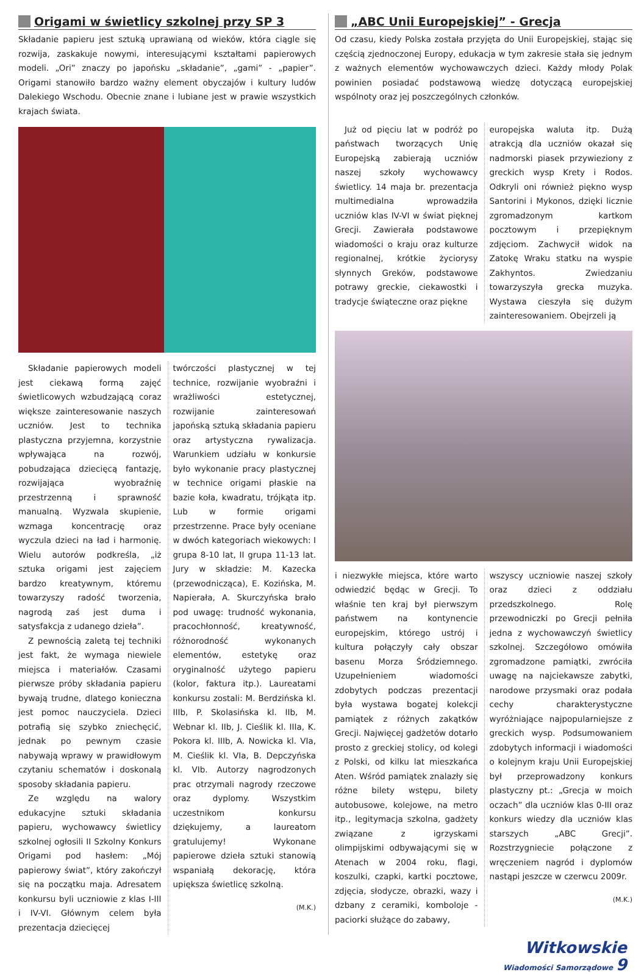Origami w świetlicy szkolnej przy SP 3
Składanie papieru jest sztuką uprawianą od wieków, która ciągle się rozwija, zaskakuje nowymi, interesującymi kształtami papierowych modeli. „Ori” znaczy po japońsku „składanie”, „gami” - „papier”. Origami stanowiło bardzo ważny element obyczajów i kultury ludów Dalekiego Wschodu. Obecnie znane i lubiane jest w prawie wszystkich krajach świata.
Składanie papierowych modeli jest ciekawą formą zajęć świetlicowych wzbudzającą coraz większe zainteresowanie naszych uczniów. Jest to technika plastyczna przyjemna, korzystnie wpływająca na rozwój, pobudzająca dziecięcą fantazję, rozwijająca wyobraźnię przestrzenną i sprawność manualną. Wyzwala skupienie, wzmaga koncentrację oraz wyczula dzieci na ład i harmonię. Wielu autorów podkreśla, „iż sztuka origami jest zajęciem bardzo kreatywnym, któremu towarzyszy radość tworzenia, nagrodą zaś jest duma i satysfakcja z udanego dzieła”.
Z pewnością zaletą tej techniki jest fakt, że wymaga niewiele miejsca i materiałów. Czasami pierwsze próby składania papieru bywają trudne, dlatego konieczna jest pomoc nauczyciela. Dzieci potrafią się szybko zniechęcić, jednak po pewnym czasie nabywają wprawy w prawidłowym czytaniu schematów i doskonalą sposoby składania papieru.
Ze względu na walory edukacyjne sztuki składania papieru, wychowawcy świetlicy szkolnej ogłosili II Szkolny Konkurs Origami pod hasłem: „Mój papierowy świat”, który zakończył się na początku maja. Adresatem konkursu byli uczniowie z klas I-III i IV-VI. Głównym celem była prezentacja dziecięcej
twórczości plastycznej w tej technice, rozwijanie wyobraźni i wrażliwości estetycznej, rozwijanie zainteresowań japońską sztuką składania papieru oraz artystyczna rywalizacja. Warunkiem udziału w konkursie było wykonanie pracy plastycznej w technice origami płaskie na bazie koła, kwadratu, trójkąta itp. Lub w formie origami przestrzenne. Prace były oceniane w dwóch kategoriach wiekowych: I grupa 8-10 lat, II grupa 11-13 lat. Jury w składzie: M. Kazecka (przewodnicząca), E. Kozińska, M. Napierała, A. Skurczyńska brało pod uwagę: trudność wykonania, pracochłonność, kreatywność, różnorodność wykonanych elementów, estetykę oraz oryginalność użytego papieru (kolor, faktura itp.). Laureatami konkursu zostali: M. Berdzińska kl. IIIb, P. Skolasińska kl. IIb, M. Webnar kl. IIb, J. Cieślik kl. IIIa, K. Pokora kl. IIIb, A. Nowicka kl. VIa, M. Cieślik kl. VIa, B. Depczyńska kl. VIb. Autorzy nagrodzonych prac otrzymali nagrody rzeczowe oraz dyplomy. Wszystkim uczestnikom konkursu dziękujemy, a laureatom gratulujemy! Wykonane papierowe dzieła sztuki stanowią wspaniałą dekorację, która upiększa świetlicę szkolną.
(M.K.)
„ABC Unii Europejskiej” - Grecja
Od czasu, kiedy Polska została przyjęta do Unii Europejskiej, stając się częścią zjednoczonej Europy, edukacja w tym zakresie stała się jednym z ważnych elementów wychowawczych dzieci. Każdy młody Polak powinien posiadać podstawową wiedzę dotyczącą europejskiej wspólnoty oraz jej poszczególnych członków.
Już od pięciu lat w podróż po państwach tworzących Unię Europejską zabierają uczniów naszej szkoły wychowawcy świetlicy. 14 maja br. prezentacja multimedialna wprowadziła uczniów klas IV-VI w świat pięknej Grecji. Zawierała podstawowe wiadomości o kraju oraz kulturze regionalnej, krótkie życiorysy słynnych Greków, podstawowe potrawy greckie, ciekawostki i tradycje świąteczne oraz piękne
europejska waluta itp. Dużą atrakcją dla uczniów okazał się nadmorski piasek przywieziony z greckich wysp Krety i Rodos. Odkryli oni również piękno wysp Santorini i Mykonos, dzięki licznie zgromadzonym kartkom pocztowym i przepięknym zdjęciom. Zachwycił widok na Zatokę Wraku statku na wyspie Zakhyntos. Zwiedzaniu towarzyszyła grecka muzyka. Wystawa cieszyła się dużym zainteresowaniem. Obejrzeli ją
i niezwykłe miejsca, które warto odwiedzić będąc w Grecji. To właśnie ten kraj był pierwszym państwem na kontynencie europejskim, którego ustrój i kultura połączyły cały obszar basenu Morza Śródziemnego. Uzupełnieniem wiadomości zdobytych podczas prezentacji była wystawa bogatej kolekcji pamiątek z różnych zakątków Grecji. Najwięcej gadżetów dotarło prosto z greckiej stolicy, od kolegi z Polski, od kilku lat mieszkańca Aten. Wśród pamiątek znalazły się różne bilety wstępu, bilety autobusowe, kolejowe, na metro itp., legitymacja szkolna, gadżety związane z igrzyskami olimpijskimi odbywającymi się w Atenach w 2004 roku, flagi, koszulki, czapki, kartki pocztowe, zdjęcia, słodycze, obrazki, wazy i dzbany z ceramiki, komboloje - paciorki służące do zabawy,
wszyscy uczniowie naszej szkoły oraz dzieci z oddziału przedszkolnego. Rolę przewodniczki po Grecji pełniła jedna z wychowawczyń świetlicy szkolnej. Szczegółowo omówiła zgromadzone pamiątki, zwróciła uwagę na najciekawsze zabytki, narodowe przysmaki oraz podała cechy charakterystyczne wyróżniające najpopularniejsze z greckich wysp. Podsumowaniem zdobytych informacji i wiadomości o kolejnym kraju Unii Europejskiej był przeprowadzony konkurs plastyczny pt.: „Grecja w moich oczach” dla uczniów klas 0-III oraz konkurs wiedzy dla uczniów klas starszych „ABC Grecji”. Rozstrzygniecie połączone z wręczeniem nagród i dyplomów nastąpi jeszcze w czerwcu 2009r.
(M.K.)
Witkowskie
Wiadomości Samorządowe 9